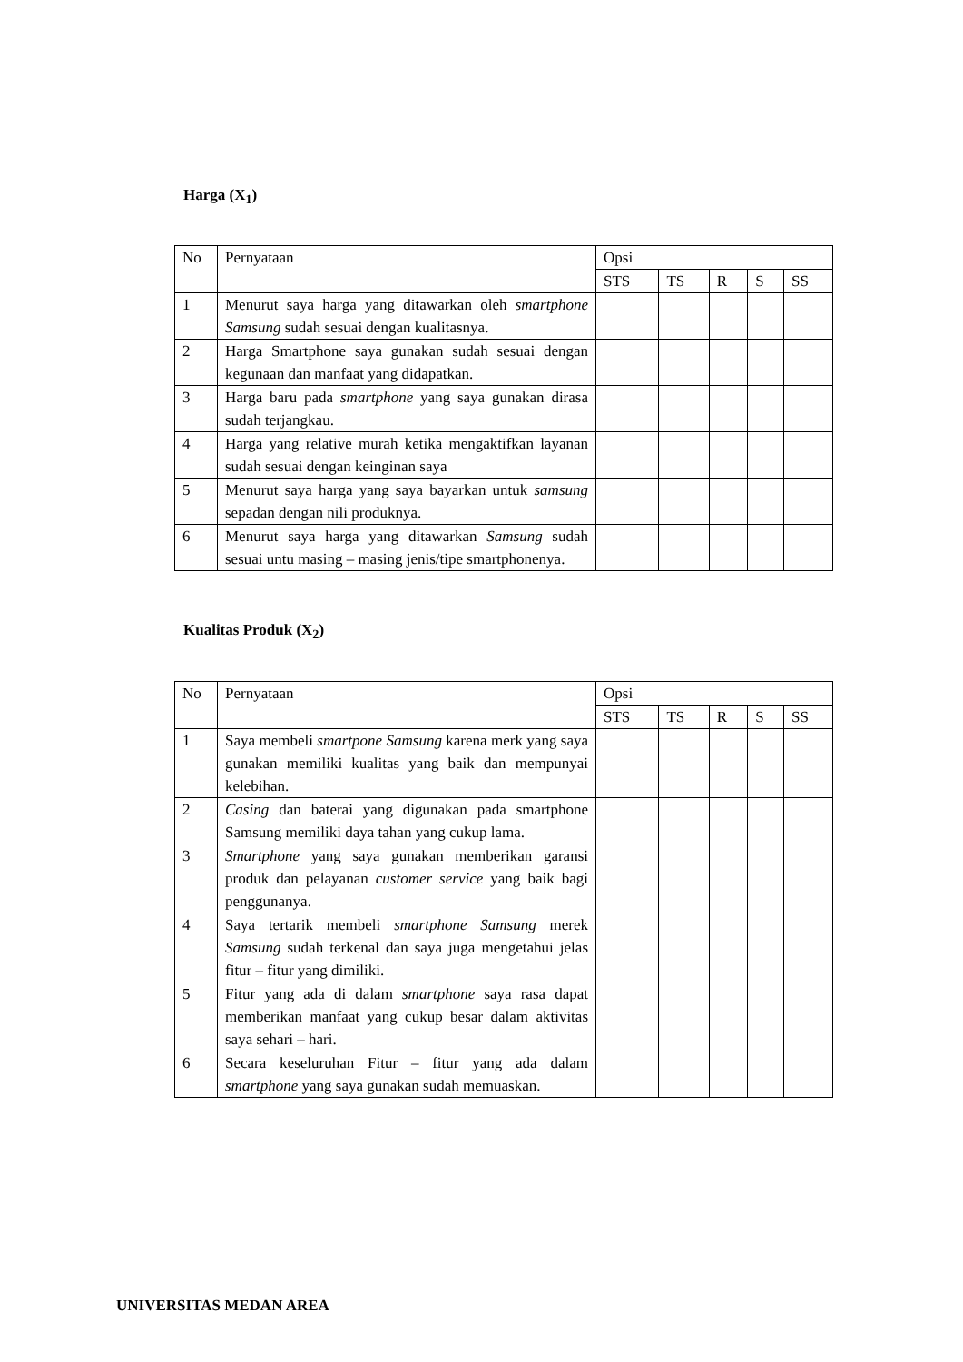Harga (X<sub>1</sub>)
| No | Pernyataan | Opsi | | | | |
| | | STS | TS | R | S | SS |
| 1 | Menurut saya harga yang ditawarkan oleh smartphone Samsung sudah sesuai dengan kualitasnya. | | | | | |
| 2 | Harga Smartphone saya gunakan sudah sesuai dengan kegunaan dan manfaat yang didapatkan. | | | | | |
| 3 | Harga baru pada smartphone yang saya gunakan dirasa sudah terjangkau. | | | | | |
| 4 | Harga yang relative murah ketika mengaktifkan layanan sudah sesuai dengan keinginan saya | | | | | |
| 5 | Menurut saya harga yang saya bayarkan untuk samsung sepadan dengan nili produknya. | | | | | |
| 6 | Menurut saya harga yang ditawarkan Samsung sudah sesuai untu masing – masing jenis/tipe smartphonenya. | | | | | |
Kualitas Produk (X<sub>2</sub>)
| No | Pernyataan | Opsi | | | | |
| | | STS | TS | R | S | SS |
| 1 | Saya membeli smartpone Samsung karena merk yang saya gunakan memiliki kualitas yang baik dan mempunyai kelebihan. | | | | | |
| 2 | Casing dan baterai yang digunakan pada smartphone Samsung memiliki daya tahan yang cukup lama. | | | | | |
| 3 | Smartphone yang saya gunakan memberikan garansi produk dan pelayanan customer service yang baik bagi penggunanya. | | | | | |
| 4 | Saya tertarik membeli smartphone Samsung merek Samsung sudah terkenal dan saya juga mengetahui jelas fitur – fitur yang dimiliki. | | | | | |
| 5 | Fitur yang ada di dalam smartphone saya rasa dapat memberikan manfaat yang cukup besar dalam aktivitas saya sehari – hari. | | | | | |
| 6 | Secara keseluruhan Fitur – fitur yang ada dalam smartphone yang saya gunakan sudah memuaskan. | | | | | |
UNIVERSITAS MEDAN AREA